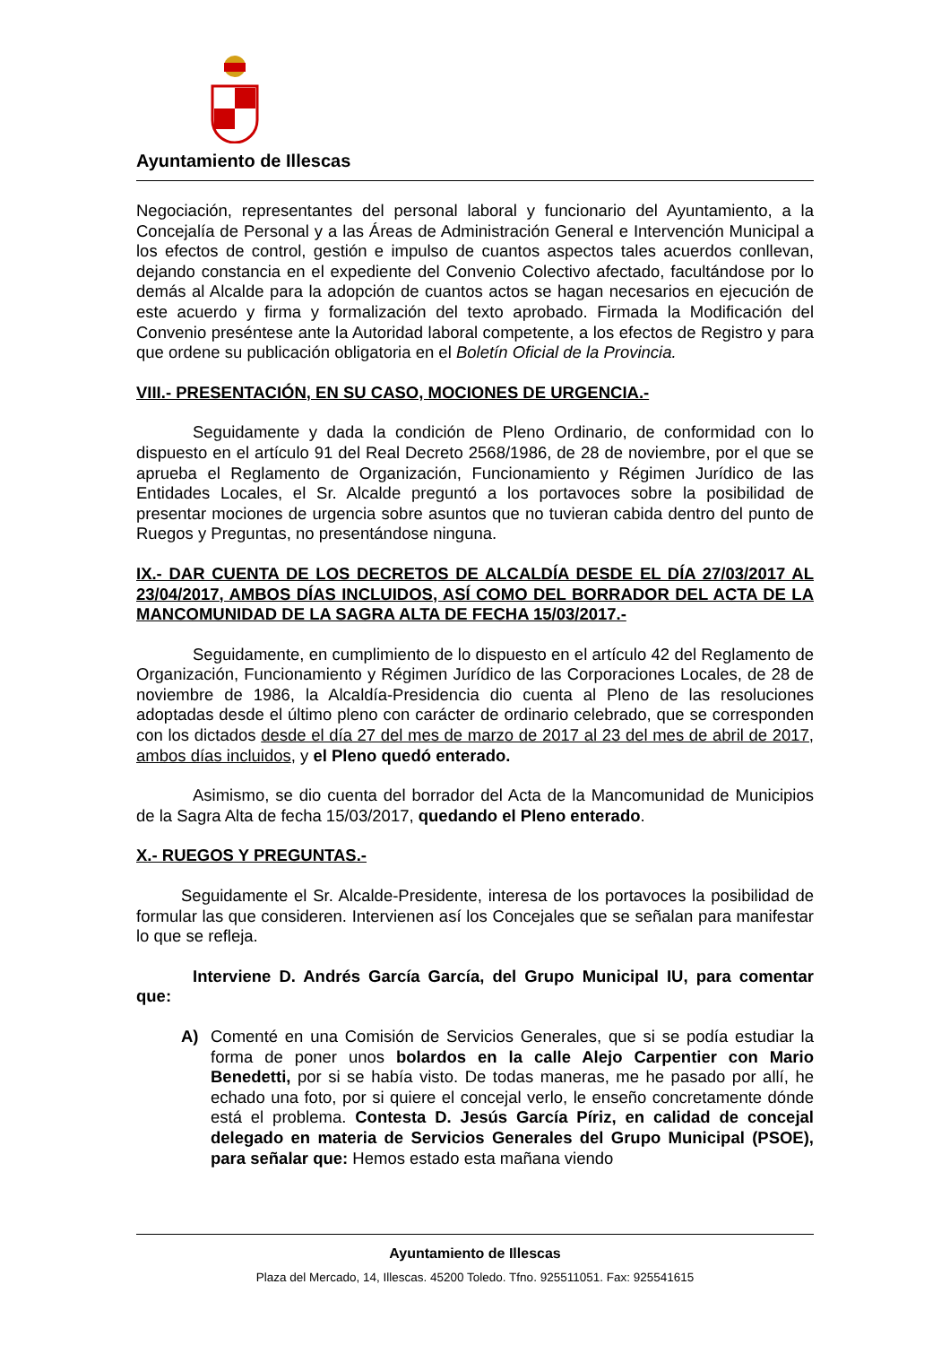Ayuntamiento de Illescas
Negociación, representantes del personal laboral y funcionario del Ayuntamiento, a la Concejalía de Personal y a las Áreas de Administración General e Intervención Municipal a los efectos de control, gestión e impulso de cuantos aspectos tales acuerdos conllevan, dejando constancia en el expediente del Convenio Colectivo afectado, facultándose por lo demás al Alcalde para la adopción de cuantos actos se hagan necesarios en ejecución de este acuerdo y firma y formalización del texto aprobado. Firmada la Modificación del Convenio preséntese ante la Autoridad laboral competente, a los efectos de Registro y para que ordene su publicación obligatoria en el Boletín Oficial de la Provincia.
VIII.- PRESENTACIÓN, EN SU CASO, MOCIONES DE URGENCIA.-
Seguidamente y dada la condición de Pleno Ordinario, de conformidad con lo dispuesto en el artículo 91 del Real Decreto 2568/1986, de 28 de noviembre, por el que se aprueba el Reglamento de Organización, Funcionamiento y Régimen Jurídico de las Entidades Locales, el Sr. Alcalde preguntó a los portavoces sobre la posibilidad de presentar mociones de urgencia sobre asuntos que no tuvieran cabida dentro del punto de Ruegos y Preguntas, no presentándose ninguna.
IX.- DAR CUENTA DE LOS DECRETOS DE ALCALDÍA DESDE EL DÍA 27/03/2017 AL 23/04/2017, AMBOS DÍAS INCLUIDOS, ASÍ COMO DEL BORRADOR DEL ACTA DE LA MANCOMUNIDAD DE LA SAGRA ALTA DE FECHA 15/03/2017.-
Seguidamente, en cumplimiento de lo dispuesto en el artículo 42 del Reglamento de Organización, Funcionamiento y Régimen Jurídico de las Corporaciones Locales, de 28 de noviembre de 1986, la Alcaldía-Presidencia dio cuenta al Pleno de las resoluciones adoptadas desde el último pleno con carácter de ordinario celebrado, que se corresponden con los dictados desde el día 27 del mes de marzo de 2017 al 23 del mes de abril de 2017, ambos días incluidos, y el Pleno quedó enterado.
Asimismo, se dio cuenta del borrador del Acta de la Mancomunidad de Municipios de la Sagra Alta de fecha 15/03/2017, quedando el Pleno enterado.
X.- RUEGOS Y PREGUNTAS.-
Seguidamente el Sr. Alcalde-Presidente, interesa de los portavoces la posibilidad de formular las que consideren. Intervienen así los Concejales que se señalan para manifestar lo que se refleja.
Interviene D. Andrés García García, del Grupo Municipal IU, para comentar que:
A) Comenté en una Comisión de Servicios Generales, que si se podía estudiar la forma de poner unos bolardos en la calle Alejo Carpentier con Mario Benedetti, por si se había visto. De todas maneras, me he pasado por allí, he echado una foto, por si quiere el concejal verlo, le enseño concretamente dónde está el problema. Contesta D. Jesús García Píriz, en calidad de concejal delegado en materia de Servicios Generales del Grupo Municipal (PSOE), para señalar que: Hemos estado esta mañana viendo
Ayuntamiento de Illescas
Plaza del Mercado, 14, Illescas. 45200 Toledo. Tfno. 925511051. Fax: 925541615